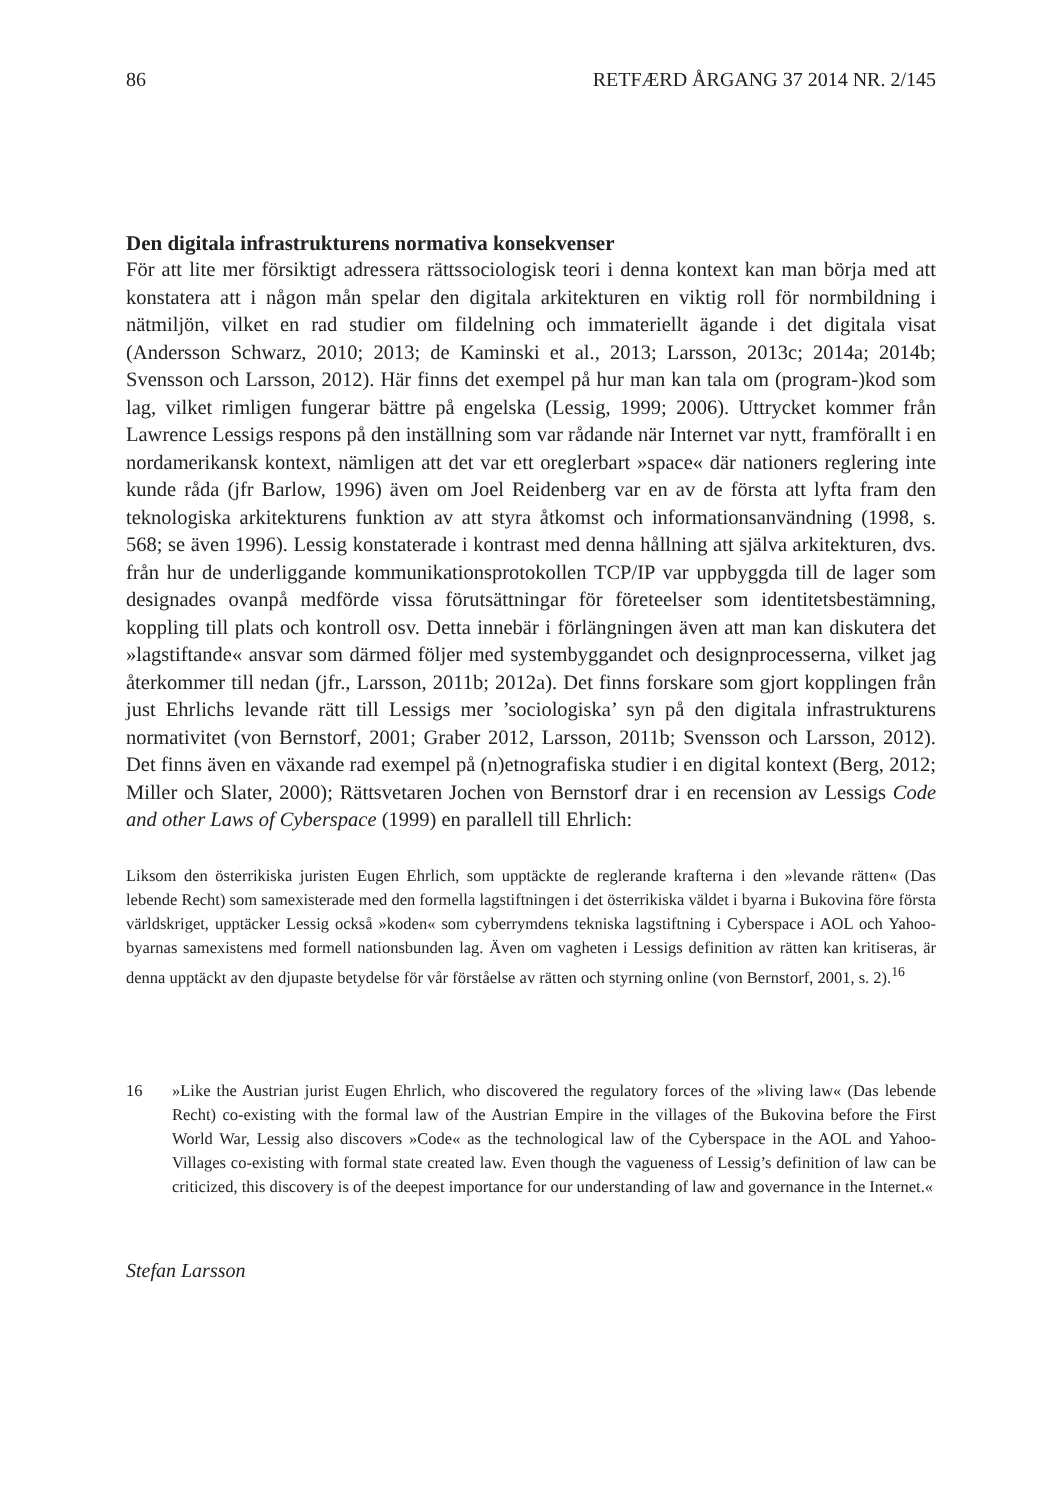86 RETFÆRD ÅRGANG 37 2014 NR. 2/145
Den digitala infrastrukturens normativa konsekvenser
För att lite mer försiktigt adressera rättssociologisk teori i denna kontext kan man börja med att konstatera att i någon mån spelar den digitala arkitekturen en viktig roll för normbildning i nätmiljön, vilket en rad studier om fildelning och immateriellt ägande i det digitala visat (Andersson Schwarz, 2010; 2013; de Kaminski et al., 2013; Larsson, 2013c; 2014a; 2014b; Svensson och Larsson, 2012). Här finns det exempel på hur man kan tala om (program-)kod som lag, vilket rimligen fungerar bättre på engelska (Lessig, 1999; 2006). Uttrycket kommer från Lawrence Lessigs respons på den inställning som var rådande när Internet var nytt, framförallt i en nordamerikansk kontext, nämligen att det var ett oreglerbart »space« där nationers reglering inte kunde råda (jfr Barlow, 1996) även om Joel Reidenberg var en av de första att lyfta fram den teknologiska arkitekturens funktion av att styra åtkomst och informationsanvändning (1998, s. 568; se även 1996). Lessig konstaterade i kontrast med denna hållning att själva arkitekturen, dvs. från hur de underliggande kommunikationsprotokollen TCP/IP var uppbyggda till de lager som designades ovanpå medförde vissa förutsättningar för företeelser som identitetsbestämning, koppling till plats och kontroll osv. Detta innebär i förlängningen även att man kan diskutera det »lagstiftande« ansvar som därmed följer med systembyggandet och designprocesserna, vilket jag återkommer till nedan (jfr., Larsson, 2011b; 2012a). Det finns forskare som gjort kopplingen från just Ehrlichs levande rätt till Lessigs mer ’sociologiska’ syn på den digitala infrastrukturens normativitet (von Bernstorf, 2001; Graber 2012, Larsson, 2011b; Svensson och Larsson, 2012). Det finns även en växande rad exempel på (n)etnografiska studier i en digital kontext (Berg, 2012; Miller och Slater, 2000); Rättsvetaren Jochen von Bernstorf drar i en recension av Lessigs Code and other Laws of Cyberspace (1999) en parallell till Ehrlich:
Liksom den österrikiska juristen Eugen Ehrlich, som upptäckte de reglerande krafterna i den »levande rätten« (Das lebende Recht) som samexisterade med den formella lagstiftningen i det österrikiska väldet i byarna i Bukovina före första världskriget, upptäcker Lessig också »koden« som cyberrymdens tekniska lagstiftning i Cyberspace i AOL och Yahoo-byarnas samexistens med formell nationsbunden lag. Även om vagheten i Lessigs definition av rätten kan kritiseras, är denna upptäckt av den djupaste betydelse för vår förståelse av rätten och styrning online (von Bernstorf, 2001, s. 2).<sup>16</sup>
16 »Like the Austrian jurist Eugen Ehrlich, who discovered the regulatory forces of the »living law« (Das lebende Recht) co-existing with the formal law of the Austrian Empire in the villages of the Bukovina before the First World War, Lessig also discovers »Code« as the technological law of the Cyberspace in the AOL and Yahoo-Villages co-existing with formal state created law. Even though the vagueness of Lessig’s definition of law can be criticized, this discovery is of the deepest importance for our understanding of law and governance in the Internet.«
Stefan Larsson